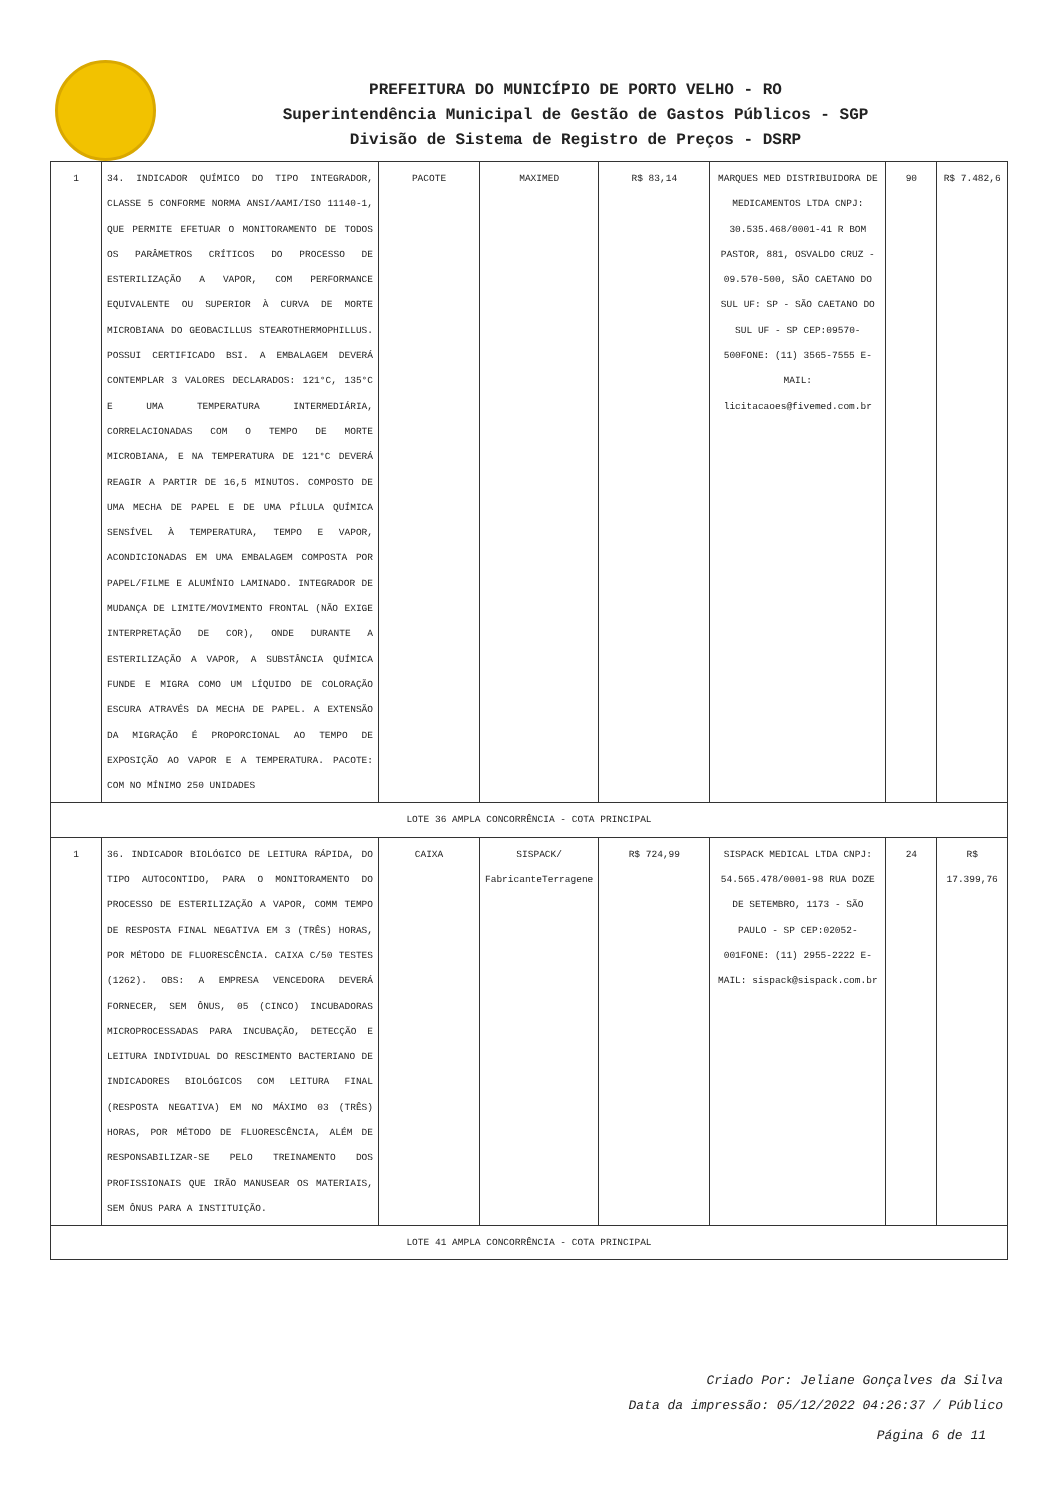PREFEITURA DO MUNICÍPIO DE PORTO VELHO - RO
Superintendência Municipal de Gestão de Gastos Públicos - SGP
Divisão de Sistema de Registro de Preços - DSRP
| 1 | 34. INDICADOR QUÍMICO DO TIPO INTEGRADOR, CLASSE 5 CONFORME NORMA ANSI/AAMI/ISO 11140-1, QUE PERMITE EFETUAR O MONITORAMENTO DE TODOS OS PARÂMETROS CRÍTICOS DO PROCESSO DE ESTERILIZAÇÃO A VAPOR, COM PERFORMANCE EQUIVALENTE OU SUPERIOR À CURVA DE MORTE MICROBIANA DO GEOBACILLUS STEAROTHERMOPHILLUS. POSSUI CERTIFICADO BSI. A EMBALAGEM DEVERÁ CONTEMPLAR 3 VALORES DECLARADOS: 121°C, 135°C E UMA TEMPERATURA INTERMEDIÁRIA, CORRELACIONADAS COM O TEMPO DE MORTE MICROBIANA, E NA TEMPERATURA DE 121°C DEVERÁ REAGIR A PARTIR DE 16,5 MINUTOS. COMPOSTO DE UMA MECHA DE PAPEL E DE UMA PÍLULA QUÍMICA SENSÍVEL À TEMPERATURA, TEMPO E VAPOR, ACONDICIONADAS EM UMA EMBALAGEM COMPOSTA POR PAPEL/FILME E ALUMÍNIO LAMINADO. INTEGRADOR DE MUDANÇA DE LIMITE/MOVIMENTO FRONTAL (NÃO EXIGE INTERPRETAÇÃO DE COR), ONDE DURANTE A ESTERILIZAÇÃO A VAPOR, A SUBSTÂNCIA QUÍMICA FUNDE E MIGRA COMO UM LÍQUIDO DE COLORAÇÃO ESCURA ATRAVÉS DA MECHA DE PAPEL. A EXTENSÃO DA MIGRAÇÃO É PROPORCIONAL AO TEMPO DE EXPOSIÇÃO AO VAPOR E A TEMPERATURA. PACOTE: COM NO MÍNIMO 250 UNIDADES | PACOTE | MAXIMED | R$ 83,14 | MARQUES MED DISTRIBUIDORA DE MEDICAMENTOS LTDA CNPJ: 30.535.468/0001-41 R BOM PASTOR, 881, OSVALDO CRUZ - 09.570-500, SÃO CAETANO DO SUL UF: SP - SÃO CAETANO DO SUL UF - SP CEP:09570-500FONE: (11) 3565-7555 E-MAIL: licitacaoes@fivemed.com.br | 90 | R$ 7.482,6 |
| LOTE 36 AMPLA CONCORRÊNCIA - COTA PRINCIPAL | | | | | | | |
| 1 | 36. INDICADOR BIOLÓGICO DE LEITURA RÁPIDA, DO TIPO AUTOCONTIDO, PARA O MONITORAMENTO DO PROCESSO DE ESTERILIZAÇÃO A VAPOR, COMM TEMPO DE RESPOSTA FINAL NEGATIVA EM 3 (TRÊS) HORAS, POR MÉTODO DE FLUORESCÊNCIA. CAIXA C/50 TESTES (1262). OBS: A EMPRESA VENCEDORA DEVERÁ FORNECER, SEM ÔNUS, 05 (CINCO) INCUBADORAS MICROPROCESSADAS PARA INCUBAÇÃO, DETECÇÃO E LEITURA INDIVIDUAL DO RESCIMENTO BACTERIANO DE INDICADORES BIOLÓGICOS COM LEITURA FINAL (RESPOSTA NEGATIVA) EM NO MÁXIMO 03 (TRÊS) HORAS, POR MÉTODO DE FLUORESCÊNCIA, ALÉM DE RESPONSABILIZAR-SE PELO TREINAMENTO DOS PROFISSIONAIS QUE IRÃO MANUSEAR OS MATERIAIS, SEM ÔNUS PARA A INSTITUIÇÃO. | CAIXA | SISPACK/ FabricanteTerragene | R$ 724,99 | SISPACK MEDICAL LTDA CNPJ: 54.565.478/0001-98 RUA DOZE DE SETEMBRO, 1173 - SÃO PAULO - SP CEP:02052-001FONE: (11) 2955-2222 E-MAIL: sispack@sispack.com.br | 24 | R$ 17.399,76 |
| LOTE 41 AMPLA CONCORRÊNCIA - COTA PRINCIPAL | | | | | | | |
Criado Por: Jeliane Gonçalves da Silva
Data da impressão: 05/12/2022 04:26:37 / Público
Página 6 de 11